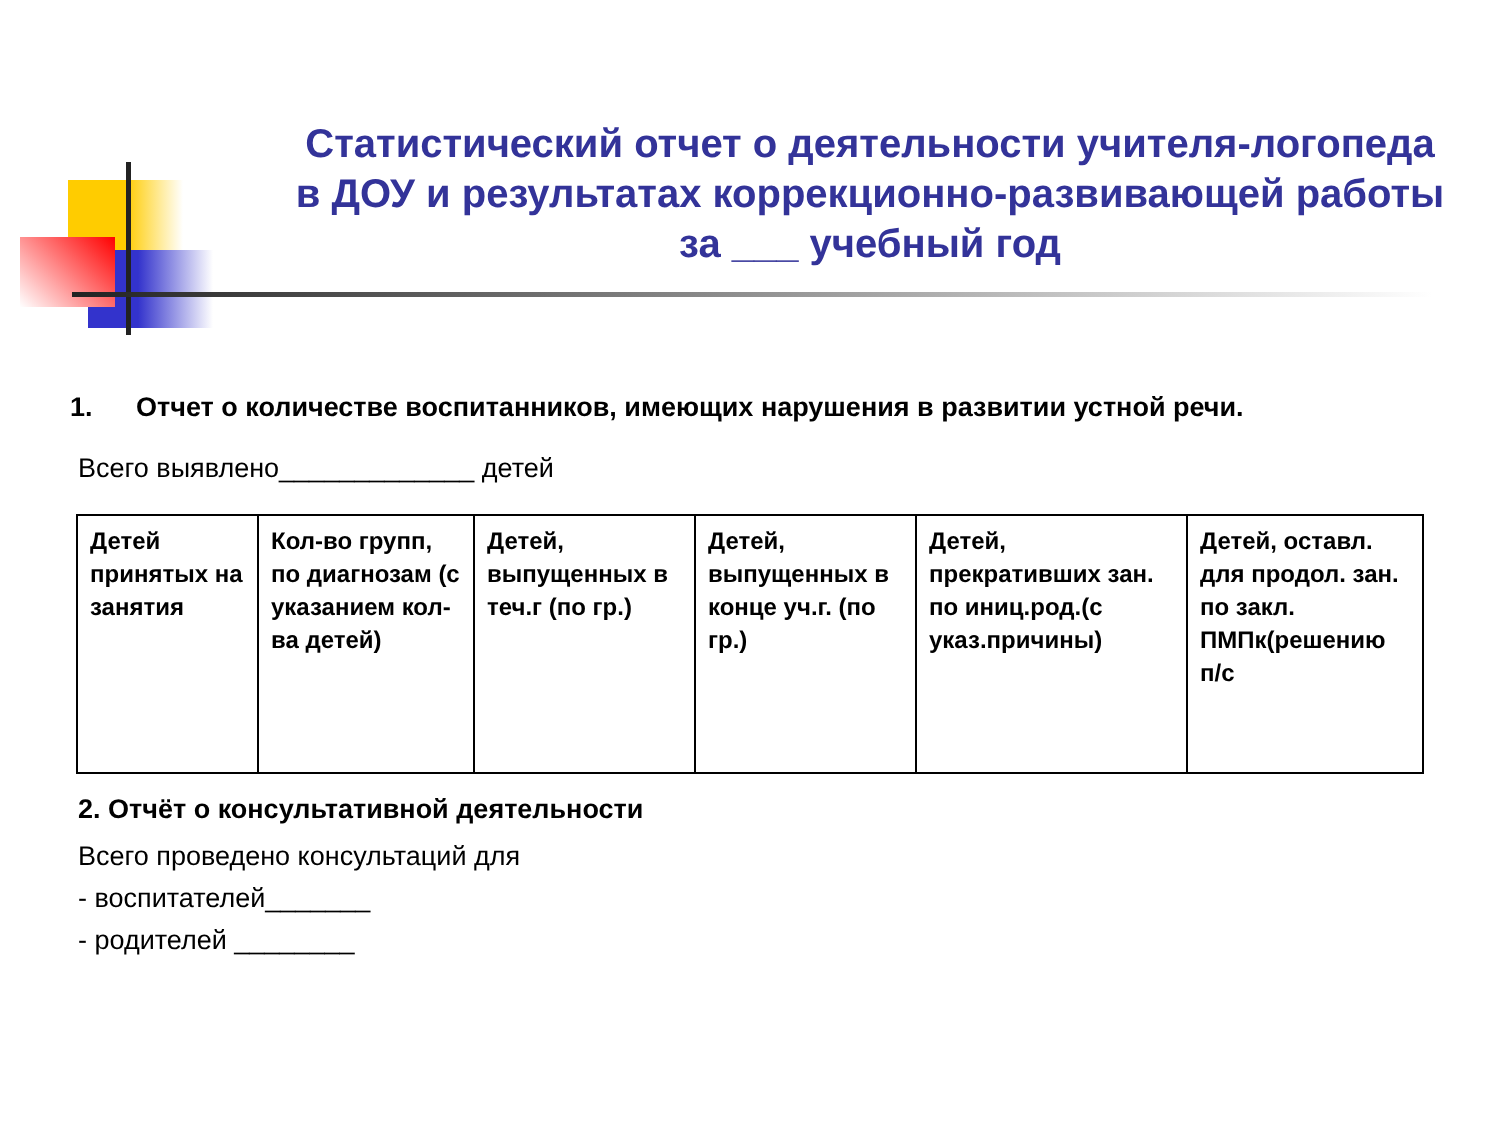Статистический отчет о деятельности учителя-логопеда в ДОУ и результатах коррекционно-развивающей работы за ___ учебный год
1. Отчет о количестве воспитанников, имеющих нарушения в развитии устной речи.
Всего выявлено_____________ детей
| Детей принятых на занятия | Кол-во групп, по диагнозам (с указанием кол-ва детей) | Детей, выпущенных в теч.г (по гр.) | Детей, выпущенных в конце уч.г. (по гр.) | Детей, прекративших зан. по иниц.род.(с указ.причины) | Детей, оставл. для продол. зан. по закл. ПМПк(решению п/с |
2. Отчёт о консультативной деятельности
Всего проведено консультаций для
- воспитателей_______
- родителей ________